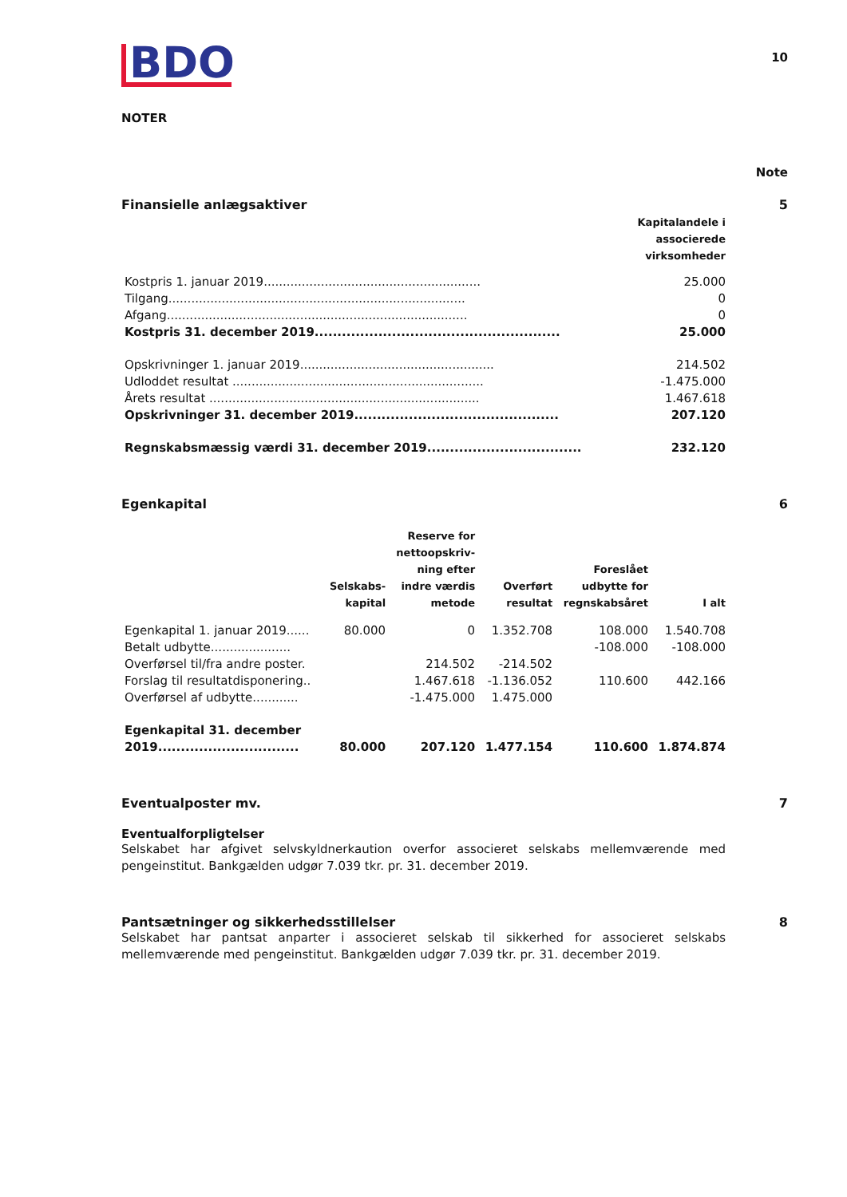BDO
10
NOTER
Note
Finansielle anlægsaktiver 5
| | Kapitalandele i associerede virksomheder |
| --- | --- |
| Kostpris 1. januar 2019......................................................... | 25.000 |
| Tilgang.............................................................................. | 0 |
| Afgang............................................................................... | 0 |
| Kostpris 31. december 2019...................................................... | 25.000 |
| Opskrivninger 1. januar 2019................................................... | 214.502 |
| Udloddet resultat .................................................................. | -1.475.000 |
| Årets resultat ....................................................................... | 1.467.618 |
| Opskrivninger 31. december 2019............................................. | 207.120 |
| Regnskabsmæssig værdi 31. december 2019.................................. | 232.120 |
Egenkapital 6
| | Selskabs- kapital | Reserve for nettoopskriv- ning efter indre værdis metode | Overført resultat | Foreslået udbytte for regnskabsåret | I alt |
| --- | --- | --- | --- | --- | --- |
| Egenkapital 1. januar 2019...... | 80.000 | 0 | 1.352.708 | 108.000 | 1.540.708 |
| Betalt udbytte..................... | | | | -108.000 | -108.000 |
| Overførsel til/fra andre poster. | | 214.502 | -214.502 | | |
| Forslag til resultatdisponering.. | | 1.467.618 | -1.136.052 | 110.600 | 442.166 |
| Overførsel af udbytte............ | | -1.475.000 | 1.475.000 | | |
| Egenkapital 31. december 2019............................... | 80.000 | 207.120 | 1.477.154 | 110.600 | 1.874.874 |
Eventualposter mv. 7
Eventualforpligtelser
Selskabet har afgivet selvskyldnerkaution overfor associeret selskabs mellemværende med pengeinstitut. Bankgælden udgør 7.039 tkr. pr. 31. december 2019.
Pantsætninger og sikkerhedsstillelser 8
Selskabet har pantsat anparter i associeret selskab til sikkerhed for associeret selskabs mellemværende med pengeinstitut. Bankgælden udgør 7.039 tkr. pr. 31. december 2019.